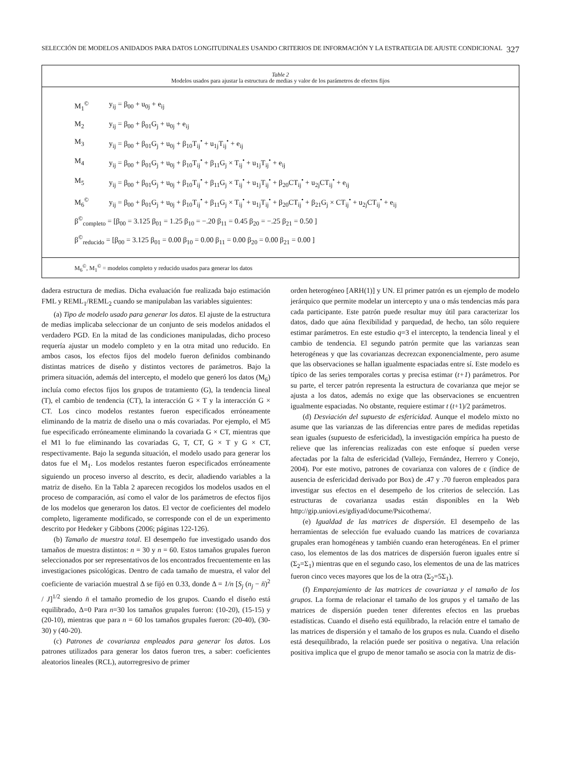SELECCIÓN DE MODELOS ANIDADOS PARA DATOS LONGITUDINALES USANDO CRITERIOS DE INFORMACIÓN Y LA ESTRATEGIA DE AJUSTE CONDICIONAL 327
Table 2
Modelos usados para ajustar la estructura de medias y valor de los parámetros de efectos fijos
| M<sub>1</sub><sup>©</sup> | y<sub>ij</sub> = β<sub>00</sub> + u<sub>0j</sub> + e<sub>ij</sub> |
| M<sub>2</sub> | y<sub>ij</sub> = β<sub>00</sub> + β<sub>01</sub>G<sub>j</sub> + u<sub>0j</sub> + e<sub>ij</sub> |
| M<sub>3</sub> | y<sub>ij</sub> = β<sub>00</sub> + β<sub>01</sub>G<sub>j</sub> + u<sub>0j</sub> + β<sub>10</sub>T<sub>ij</sub><sup>•</sup> + u<sub>1j</sub>T<sub>ij</sub><sup>•</sup> + e<sub>ij</sub> |
| M<sub>4</sub> | y<sub>ij</sub> = β<sub>00</sub> + β<sub>01</sub>G<sub>j</sub> + u<sub>0j</sub> + β<sub>10</sub>T<sub>ij</sub><sup>•</sup> + β<sub>11</sub>G<sub>j</sub> × T<sub>ij</sub><sup>•</sup> + u<sub>1j</sub>T<sub>ij</sub><sup>•</sup> + e<sub>ij</sub> |
| M<sub>5</sub> | y<sub>ij</sub> = β<sub>00</sub> + β<sub>01</sub>G<sub>j</sub> + u<sub>0j</sub> + β<sub>10</sub>T<sub>ij</sub><sup>•</sup> + β<sub>11</sub>G<sub>j</sub> × T<sub>ij</sub><sup>•</sup> + u<sub>1j</sub>T<sub>ij</sub><sup>•</sup> + β<sub>20</sub>CT<sub>ij</sub><sup>•</sup> + u<sub>2j</sub>CT<sub>ij</sub><sup>•</sup> + e<sub>ij</sub> |
| M<sub>6</sub><sup>©</sup> | y<sub>ij</sub> = β<sub>00</sub> + β<sub>01</sub>G<sub>j</sub> + u<sub>0j</sub> + β<sub>10</sub>T<sub>ij</sub><sup>•</sup> + β<sub>11</sub>G<sub>j</sub> × T<sub>ij</sub><sup>•</sup> + u<sub>1j</sub>T<sub>ij</sub><sup>•</sup> + β<sub>20</sub>CT<sub>ij</sub><sup>•</sup> + β<sub>21</sub>G<sub>j</sub> × CT<sub>ij</sub><sup>•</sup> + u<sub>2j</sub>CT<sub>ij</sub><sup>•</sup> + e<sub>ij</sub> |
β<sup>©</sup><sub>completo</sub> = [β<sub>00</sub> = 3.125 β<sub>01</sub> = 1.25 β<sub>10</sub> = −.20 β<sub>11</sub> = 0.45 β<sub>20</sub> = −.25 β<sub>21</sub> = 0.50 ]
β<sup>©</sup><sub>reducido</sub> = [β<sub>00</sub> = 3.125 β<sub>01</sub> = 0.00 β<sub>10</sub> = 0.00 β<sub>11</sub> = 0.00 β<sub>20</sub> = 0.00 β<sub>21</sub> = 0.00 ]
M<sub>6</sub><sup>©</sup>, M<sub>1</sub><sup>©</sup> = modelos completo y reducido usados para generar los datos
dadera estructura de medias. Dicha evaluación fue realizada bajo estimación FML y REML<sub>1</sub>/REML<sub>2</sub> cuando se manipulaban las variables siguientes:
(a) Tipo de modelo usado para generar los datos. El ajuste de la estructura de medias implicaba seleccionar de un conjunto de seis modelos anidados el verdadero PGD. En la mitad de las condiciones manipuladas, dicho proceso requería ajustar un modelo completo y en la otra mitad uno reducido. En ambos casos, los efectos fijos del modelo fueron definidos combinando distintas matrices de diseño y distintos vectores de parámetros. Bajo la primera situación, además del intercepto, el modelo que generó los datos (M<sub>6</sub>) incluía como efectos fijos los grupos de tratamiento (G), la tendencia lineal (T), el cambio de tendencia (CT), la interacción G × T y la interacción G × CT. Los cinco modelos restantes fueron especificados erróneamente eliminando de la matriz de diseño una o más covariadas. Por ejemplo, el M5 fue especificado erróneamente eliminando la covariada G × CT, mientras que el M1 lo fue eliminando las covariadas G, T, CT, G × T y G × CT, respectivamente. Bajo la segunda situación, el modelo usado para generar los datos fue el M<sub>1</sub>. Los modelos restantes fueron especificados erróneamente siguiendo un proceso inverso al descrito, es decir, añadiendo variables a la matriz de diseño. En la Tabla 2 aparecen recogidos los modelos usados en el proceso de comparación, así como el valor de los parámetros de efectos fijos de los modelos que generaron los datos. El vector de coeficientes del modelo completo, ligeramente modificado, se corresponde con el de un experimento descrito por Hedeker y Gibbons (2006; páginas 122-126).
(b) Tamaño de muestra total. El desempeño fue investigado usando dos tamaños de muestra distintos: n = 30 y n = 60. Estos tamaños grupales fueron seleccionados por ser representativos de los encontrados frecuentemente en las investigaciones psicológicas. Dentro de cada tamaño de muestra, el valor del coeficiente de variación muestral Δ se fijó en 0.33, donde Δ = 1/n [S<sub>j</sub> (n<sub>j</sub> − n̄)<sup>2</sup> / J]<sup>1/2</sup> siendo n̄ el tamaño promedio de los grupos. Cuando el diseño está equilibrado, Δ=0 Para n=30 los tamaños grupales fueron: (10-20), (15-15) y (20-10), mientras que para n = 60 los tamaños grupales fueron: (20-40), (30-30) y (40-20).
(c) Patrones de covarianza empleados para generar los datos. Los patrones utilizados para generar los datos fueron tres, a saber: coeficientes aleatorios lineales (RCL), autorregresivo de primer
orden heterogéneo [ARH(1)] y UN. El primer patrón es un ejemplo de modelo jerárquico que permite modelar un intercepto y una o más tendencias más para cada participante. Este patrón puede resultar muy útil para caracterizar los datos, dado que aúna flexibilidad y parquedad, de hecho, tan sólo requiere estimar parámetros. En este estudio q=3 el intercepto, la tendencia lineal y el cambio de tendencia. El segundo patrón permite que las varianzas sean heterogéneas y que las covarianzas decrezcan exponencialmente, pero asume que las observaciones se hallan igualmente espaciadas entre sí. Este modelo es típico de las series temporales cortas y precisa estimar (t+1) parámetros. Por su parte, el tercer patrón representa la estructura de covarianza que mejor se ajusta a los datos, además no exige que las observaciones se encuentren igualmente espaciadas. No obstante, requiere estimar t (t+1)/2 parámetros.
(d) Desviación del supuesto de esfericidad. Aunque el modelo mixto no asume que las varianzas de las diferencias entre pares de medidas repetidas sean iguales (supuesto de esfericidad), la investigación empírica ha puesto de relieve que las inferencias realizadas con este enfoque sí pueden verse afectadas por la falta de esfericidad (Vallejo, Fernández, Herrero y Conejo, 2004). Por este motivo, patrones de covarianza con valores de ε (índice de ausencia de esfericidad derivado por Box) de .47 y .70 fueron empleados para investigar sus efectos en el desempeño de los criterios de selección. Las estructuras de covarianza usadas están disponibles en la Web http://gip.uniovi.es/gdiyad/docume/Psicothema/.
(e) Igualdad de las matrices de dispersión. El desempeño de las herramientas de selección fue evaluado cuando las matrices de covarianza grupales eran homogéneas y también cuando eran heterogéneas. En el primer caso, los elementos de las dos matrices de dispersión fueron iguales entre sí (Σ<sub>2</sub>=Σ<sub>1</sub>) mientras que en el segundo caso, los elementos de una de las matrices fueron cinco veces mayores que los de la otra (Σ<sub>2</sub>=5Σ<sub>1</sub>).
(f) Emparejamiento de las matrices de covarianza y el tamaño de los grupos. La forma de relacionar el tamaño de los grupos y el tamaño de las matrices de dispersión pueden tener diferentes efectos en las pruebas estadísticas. Cuando el diseño está equilibrado, la relación entre el tamaño de las matrices de dispersión y el tamaño de los grupos es nula. Cuando el diseño está desequilibrado, la relación puede ser positiva o negativa. Una relación positiva implica que el grupo de menor tamaño se asocia con la matriz de dis-